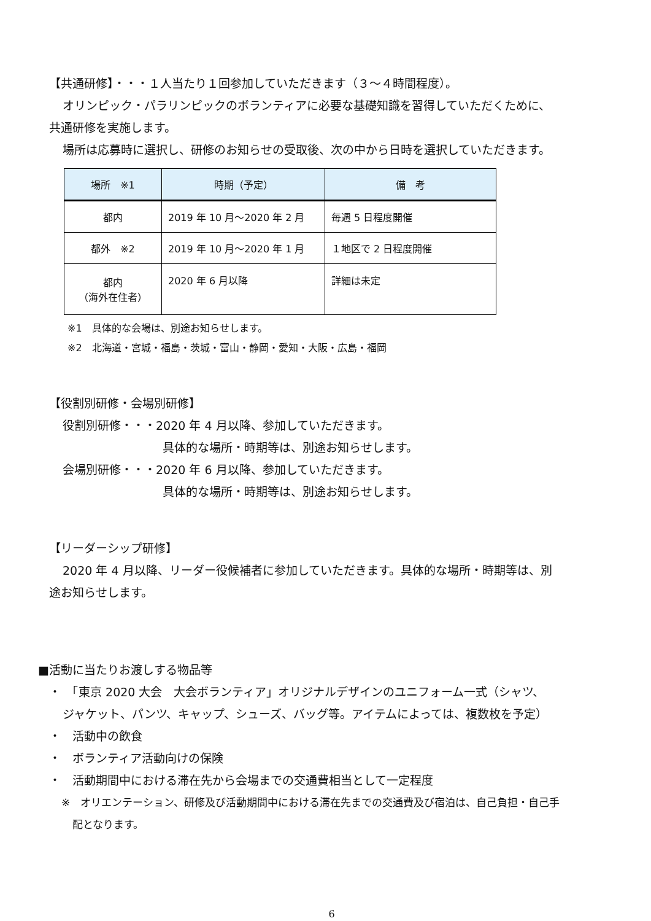【共通研修】・・・１人当たり１回参加していただきます（３～４時間程度）。
オリンピック・パラリンピックのボランティアに必要な基礎知識を習得していただくために、
共通研修を実施します。
場所は応募時に選択し、研修のお知らせの受取後、次の中から日時を選択していただきます。
| 場所 ※1 | 時期（予定） | 備 考 |
| --- | --- | --- |
| 都内 | 2019 年 10 月～2020 年 2 月 | 毎週 5 日程度開催 |
| 都外 ※2 | 2019 年 10 月～2020 年 1 月 | １地区で 2 日程度開催 |
| 都内 （海外在住者） | 2020 年 6 月以降 | 詳細は未定 |
※1　具体的な会場は、別途お知らせします。
※2　北海道・宮城・福島・茨城・富山・静岡・愛知・大阪・広島・福岡
【役割別研修・会場別研修】
役割別研修・・・2020 年 4 月以降、参加していただきます。
具体的な場所・時期等は、別途お知らせします。
会場別研修・・・2020 年 6 月以降、参加していただきます。
具体的な場所・時期等は、別途お知らせします。
【リーダーシップ研修】
2020 年 4 月以降、リーダー役候補者に参加していただきます。具体的な場所・時期等は、別
途お知らせします。
■活動に当たりお渡しする物品等
・　「東京 2020 大会　大会ボランティア」オリジナルデザインのユニフォーム一式（シャツ、
ジャケット、パンツ、キャップ、シューズ、バッグ等。アイテムによっては、複数枚を予定）
・　活動中の飲食
・　ボランティア活動向けの保険
・　活動期間中における滞在先から会場までの交通費相当として一定程度
※　オリエンテーション、研修及び活動期間中における滞在先までの交通費及び宿泊は、自己負担・自己手
配となります。
6